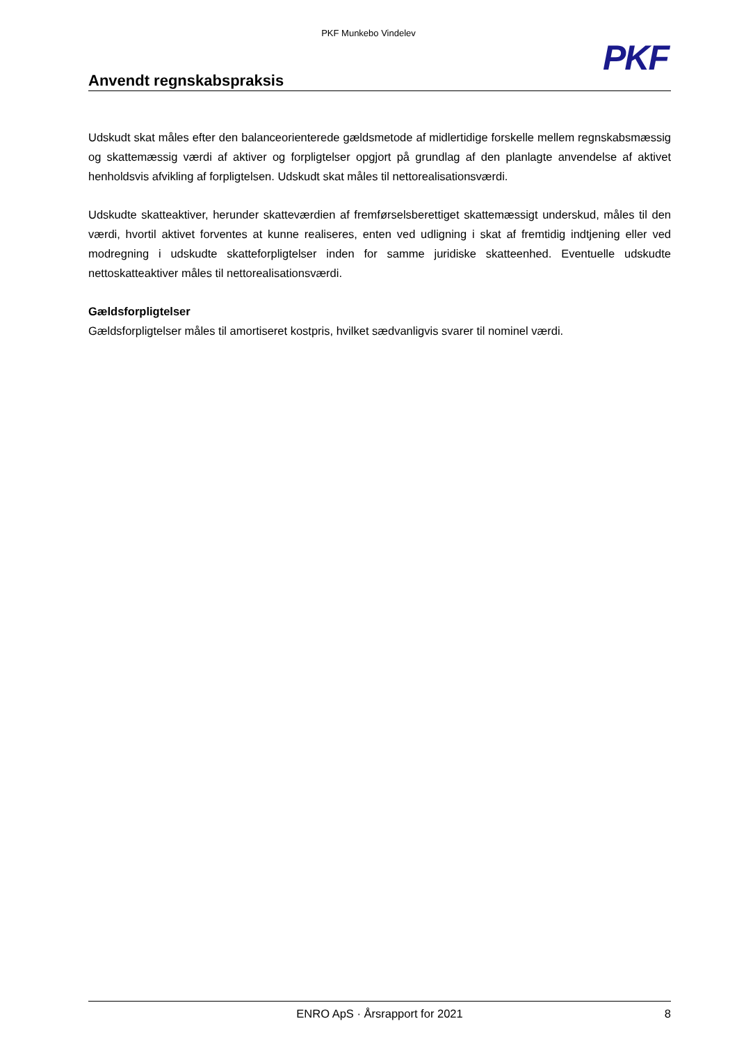PKF Munkebo Vindelev
Anvendt regnskabspraksis
PKF
Udskudt skat måles efter den balanceorienterede gældsmetode af midlertidige forskelle mellem regnskabsmæssig og skattemæssig værdi af aktiver og forpligtelser opgjort på grundlag af den planlagte anvendelse af aktivet henholdsvis afvikling af forpligtelsen. Udskudt skat måles til nettorealisationsværdi.
Udskudte skatteaktiver, herunder skatteværdien af fremførselsberettiget skattemæssigt underskud, måles til den værdi, hvortil aktivet forventes at kunne realiseres, enten ved udligning i skat af fremtidig indtjening eller ved modregning i udskudte skatteforpligtelser inden for samme juridiske skatteenhed. Eventuelle udskudte nettoskatteaktiver måles til nettorealisationsværdi.
Gældsforpligtelser
Gældsforpligtelser måles til amortiseret kostpris, hvilket sædvanligvis svarer til nominel værdi.
ENRO ApS · Årsrapport for 2021 8